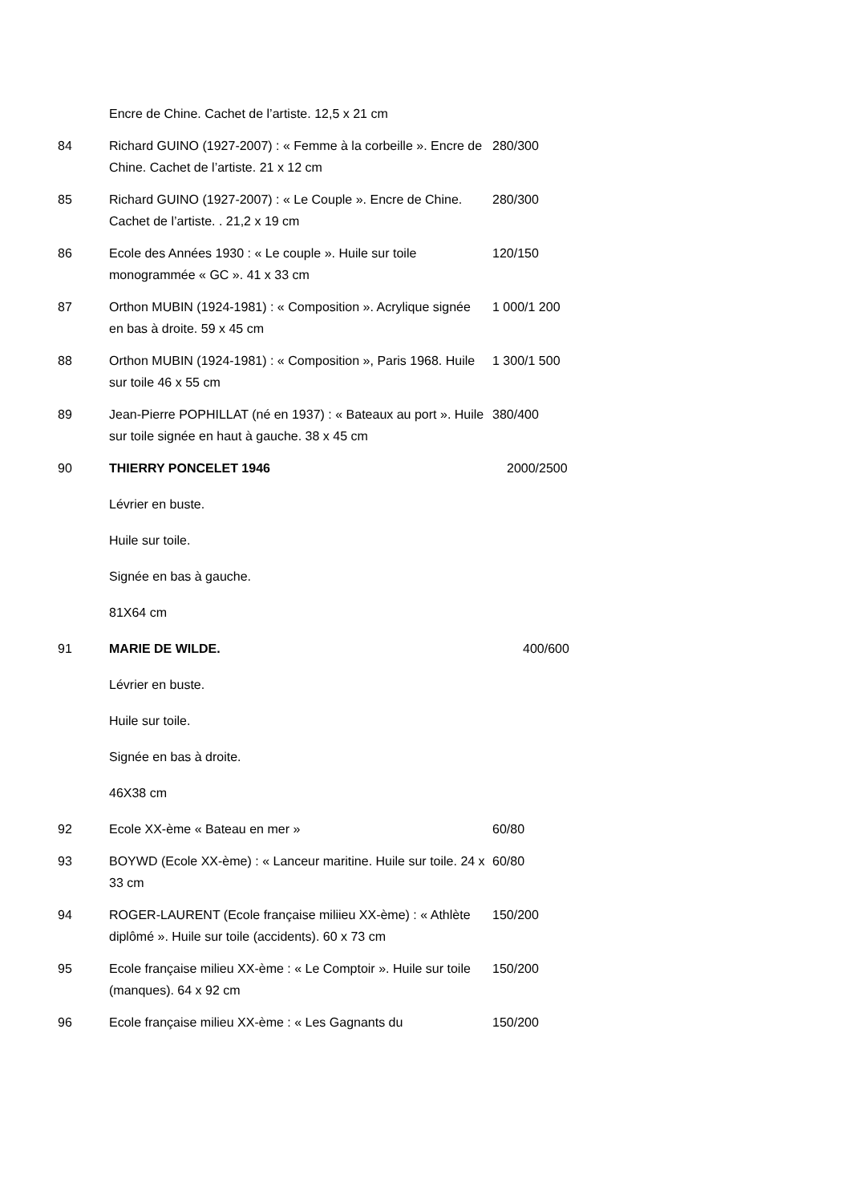| | Encre de Chine. Cachet de l’artiste. 12,5 x 21 cm | |
| 84 | Richard GUINO (1927-2007) : « Femme à la corbeille ». Encre de Chine. Cachet de l’artiste. 21 x 12 cm | 280/300 |
| 85 | Richard GUINO (1927-2007) : « Le Couple ». Encre de Chine. Cachet de l’artiste. . 21,2 x 19 cm | 280/300 |
| 86 | Ecole des Années 1930 : « Le couple ». Huile sur toile monogrammée « GC ». 41 x 33 cm | 120/150 |
| 87 | Orthon MUBIN (1924-1981) : « Composition ». Acrylique signée en bas à droite. 59 x 45 cm | 1 000/1 200 |
| 88 | Orthon MUBIN (1924-1981) : « Composition », Paris 1968. Huile sur toile 46 x 55 cm | 1 300/1 500 |
| 89 | Jean-Pierre POPHILLAT (né en 1937) : « Bateaux au port ». Huile sur toile signée en haut à gauche. 38 x 45 cm | 380/400 |
| 90 | THIERRY PONCELET 1946 | 2000/2500 |
| | Lévrier en buste. | |
| | Huile sur toile. | |
| | Signée en bas à gauche. | |
| | 81X64 cm | |
| 91 | MARIE DE WILDE. | 400/600 |
| | Lévrier en buste. | |
| | Huile sur toile. | |
| | Signée en bas à droite. | |
| | 46X38 cm | |
| 92 | Ecole XX-ème « Bateau en mer » | 60/80 |
| 93 | BOYWD (Ecole XX-ème) : « Lanceur maritine. Huile sur toile. 24 x 33 cm | 60/80 |
| 94 | ROGER-LAURENT (Ecole française miliieu XX-ème) : « Athlète diplômé ». Huile sur toile (accidents). 60 x 73 cm | 150/200 |
| 95 | Ecole française milieu XX-ème : « Le Comptoir ». Huile sur toile (manques). 64 x 92 cm | 150/200 |
| 96 | Ecole française milieu XX-ème : « Les Gagnants du | 150/200 |